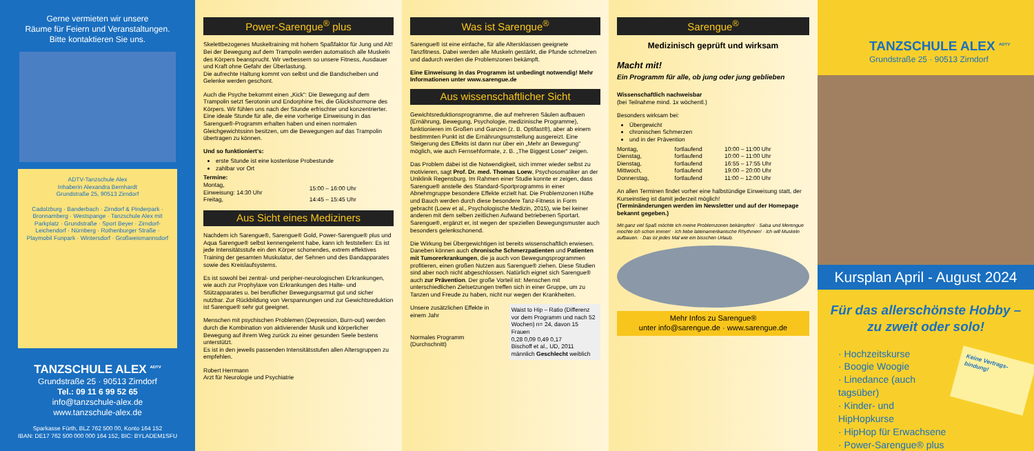Gerne vermieten wir unsere
Räume für Feiern und Veranstaltungen.
Bitte kontaktieren Sie uns.
ADTV-Tanzschule Alex
Inhaberin Alexandra Bernhardt
Grundstraße 25, 90513 Zirndorf
Cadolzburg · Banderbach · Zirndorf & Pinderpark · Bronnamberg · Westspange · Tanzschule Alex mit Parkplatz · Grundstraße · Sport Beyer · Zirndorf-Leichendorf · Nürnberg · Rothenburger Straße · Playmobil Funpark · Wintersdorf · Großweismannsdorf
TANZSCHULE ALEX <sup>ADTV</sup>
Grundstraße 25 · 90513 Zirndorf
Tel.: 09 11 6 99 52 65
info@tanzschule-alex.de
www.tanzschule-alex.de
Sparkasse Fürth, BLZ 762 500 00, Konto 164 152
IBAN: DE17 762 500 000 000 164 152, BIC: BYLADEM1SFU
Power-Sarengue<sup>®</sup> plus
Skelettbezogenes Muskeltraining mit hohem Spaßfaktor für Jung und Alt! Bei der Bewegung auf dem Trampolin werden automatisch alle Muskeln des Körpers beansprucht. Wir verbessern so unsere Fitness, Ausdauer und Kraft ohne Gefahr der Überlastung.
Die aufrechte Haltung kommt von selbst und die Bandscheiben und Gelenke werden geschont.
Auch die Psyche bekommt einen „Kick“: Die Bewegung auf dem Trampolin setzt Serotonin und Endorphine frei, die Glückshormone des Körpers. Wir fühlen uns nach der Stunde erfrischter und konzentrierter. Eine ideale Stunde für alle, die eine vorherige Einweisung in das Sarengue®-Programm erhalten haben und einen normalen Gleichgewichtssinn besitzen, um die Bewegungen auf das Trampolin übertragen zu können.
Und so funktioniert's:
erste Stunde ist eine kostenlose Probestunde
zahlbar vor Ort
Termine:
| Montag, Einweisung: 14:30 Uhr | 15:00 – 16:00 Uhr |
| Freitag, | 14:45 – 15:45 Uhr |
Aus Sicht eines Mediziners
Nachdem ich Sarengue®, Sarengue® Gold, Power-Sarengue® plus und Aqua Sarengue® selbst kennengelernt habe, kann ich feststellen: Es ist jede Intensitätsstufe ein den Körper schonendes, extrem effektives Training der gesamten Muskulatur, der Sehnen und des Bandapparates sowie des Kreislaufsystems.
Es ist sowohl bei zentral- und peripher-neurologischen Erkrankungen, wie auch zur Prophylaxe von Erkrankungen des Halte- und Stützapparates u. bei beruflicher Bewegungsarmut gut und sicher nutzbar. Zur Rückbildung von Verspannungen und zur Gewichtsreduktion ist Sarengue® sehr gut geeignet.
Menschen mit psychischen Problemen (Depression, Burn-out) werden durch die Kombination von aktivierender Musik und körperlicher Bewegung auf ihrem Weg zurück zu einer gesunden Seele bestens unterstützt.
Es ist in den jeweils passenden Intensitätsstufen allen Altersgruppen zu empfehlen.
Robert Herrmann
Arzt für Neurologie und Psychiatrie
Was ist Sarengue<sup>®</sup>
Sarengue® ist eine einfache, für alle Altersklassen geeignete Tanzfitness. Dabei werden alle Muskeln gestärkt, die Pfunde schmelzen und dadurch werden die Problemzonen bekämpft.
Eine Einweisung in das Programm ist unbedingt notwendig! Mehr Informationen unter www.sarengue.de
Aus wissenschaftlicher Sicht
Gewichtsreduktionsprogramme, die auf mehreren Säulen aufbauen (Ernährung, Bewegung, Psychologie, medizinische Programme), funktionieren im Großen und Ganzen (z. B. Optifast®), aber ab einem bestimmten Punkt ist die Ernährungsumstellung ausgereizt. Eine Steigerung des Effekts ist dann nur über ein „Mehr an Bewegung“ möglich, wie auch Fernsehformate, z. B. „The Biggest Loser“ zeigen.
Das Problem dabei ist die Notwendigkeit, sich immer wieder selbst zu motivieren, sagt Prof. Dr. med. Thomas Loew, Psychosomatiker an der Uniklinik Regensburg. Im Rahmen einer Studie konnte er zeigen, dass Sarengue® anstelle des Standard-Sportprogramms in einer Abnehmgruppe besondere Effekte erzielt hat. Die Problemzonen Hüfte und Bauch werden durch diese besondere Tanz-Fitness in Form gebracht (Loew et al., Psychologische Medizin, 2015), wie bei keiner anderen mit dem selben zeitlichen Aufwand betriebenen Sportart. Sarengue®, ergänzt er, ist wegen der speziellen Bewegungsmuster auch besonders gelenkschonend.
Die Wirkung bei Übergewichtigen ist bereits wissenschaftlich erwiesen. Daneben können auch chronische Schmerzpatienten und Patienten mit Tumorerkrankungen, die ja auch von Bewegungsprogrammen profitieren, einen großen Nutzen aus Sarengue® ziehen. Diese Studien sind aber noch nicht abgeschlossen. Natürlich eignet sich Sarengue® auch zur Prävention. Der große Vorteil ist: Menschen mit unterschiedlichen Zielsetzungen treffen sich in einer Gruppe, um zu Tanzen und Freude zu haben, nicht nur wegen der Krankheiten.
Unsere zusätzlichen Effekte in einem Jahr
Normales Programm (Durchschnitt)
Waist to Hip – Ratio (Differenz vor dem Programm und nach 52 Wochen) n= 24, davon 15 Frauen
0,28 0,09 0,49 0,17
Bischoff et al., UD, 2011
männlich Geschlecht weiblich
Sarengue<sup>®</sup>
Medizinisch geprüft und wirksam
Macht mit!
Ein Programm für alle, ob jung oder jung geblieben
Wissenschaftlich nachweisbar
(bei Teilnahme mind. 1x wöchentl.)
Besonders wirksam bei:
Übergewicht
chronischen Schmerzen
und in der Prävention
| Montag, | fortlaufend | 10:00 – 11:00 Uhr |
| Dienstag, | fortlaufend | 10:00 – 11:00 Uhr |
| Dienstag, | fortlaufend | 16:55 – 17:55 Uhr |
| Mittwoch, | fortlaufend | 19:00 – 20:00 Uhr |
| Donnerstag, | fortlaufend | 11:00 – 12:00 Uhr |
An allen Terminen findet vorher eine halbstündige Einweisung statt, der Kurseinstieg ist damit jederzeit möglich!
(Terminänderungen werden im Newsletter und auf der Homepage bekannt gegeben.)
Mit ganz viel Spaß möchte ich meine Problemzonen bekämpfen! · Salsa und Merengue mochte ich schon immer! · Ich liebe lateinamerikanische Rhythmen! · Ich will Muskeln aufbauen. · Das ist jedes Mal wie ein bisschen Urlaub.
Mehr Infos zu Sarengue®
unter info@sarengue.de · www.sarengue.de
TANZSCHULE ALEX <sup>ADTV</sup>
Grundstraße 25 · 90513 Zirndorf
Kursplan April - August 2024
Für das allerschönste Hobby –
zu zweit oder solo!
· Hochzeitskurse
· Boogie Woogie
· Linedance (auch tagsüber)
· Kinder- und HipHopkurse
· HipHop für Erwachsene
· Power-Sarengue® plus
Keine Vertrags-bindung!